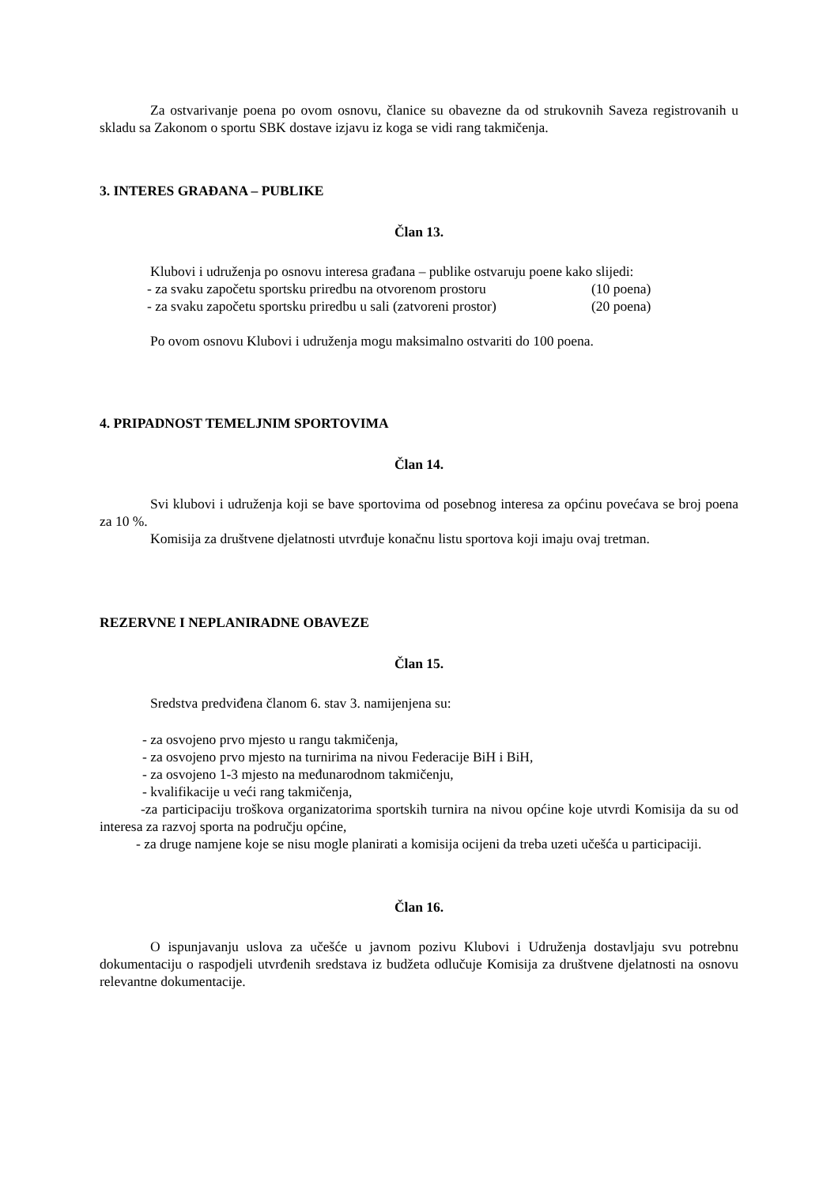Za ostvarivanje poena po ovom osnovu, članice su obavezne da od strukovnih Saveza registrovanih u skladu sa Zakonom o sportu SBK dostave izjavu iz koga se vidi rang takmičenja.
3. INTERES GRAĐANA – PUBLIKE
Član 13.
Klubovi i udruženja po osnovu interesa građana – publike ostvaruju poene kako slijedi:
- za svaku započetu sportsku priredbu na otvorenom prostoru (10 poena)
- za svaku započetu sportsku priredbu u sali (zatvoreni prostor) (20 poena)
Po ovom osnovu Klubovi i udruženja mogu maksimalno ostvariti do 100 poena.
4. PRIPADNOST TEMELJNIM SPORTOVIMA
Član 14.
Svi klubovi i udruženja koji se bave sportovima od posebnog interesa za općinu povećava se broj poena za 10 %.
Komisija za društvene djelatnosti utvrđuje konačnu listu sportova koji imaju ovaj tretman.
REZERVNE I NEPLANIRADNE OBAVEZE
Član 15.
Sredstva predviđena članom 6. stav 3. namijenjena su:
- za osvojeno prvo mjesto u rangu takmičenja,
- za osvojeno prvo mjesto na turnirima na nivou Federacije BiH i BiH,
- za osvojeno 1-3 mjesto na međunarodnom takmičenju,
- kvalifikacije u veći rang takmičenja,
-za participaciju troškova organizatorima sportskih turnira na nivou općine koje utvrdi Komisija da su od interesa za razvoj sporta na području općine,
- za druge namjene koje se nisu mogle planirati a komisija ocijeni da treba uzeti učešća u participaciji.
Član 16.
O ispunjavanju uslova za učešće u javnom pozivu Klubovi i Udruženja dostavljaju svu potrebnu dokumentaciju o raspodjeli utvrđenih sredstava iz budžeta odlučuje Komisija za društvene djelatnosti na osnovu relevantne dokumentacije.